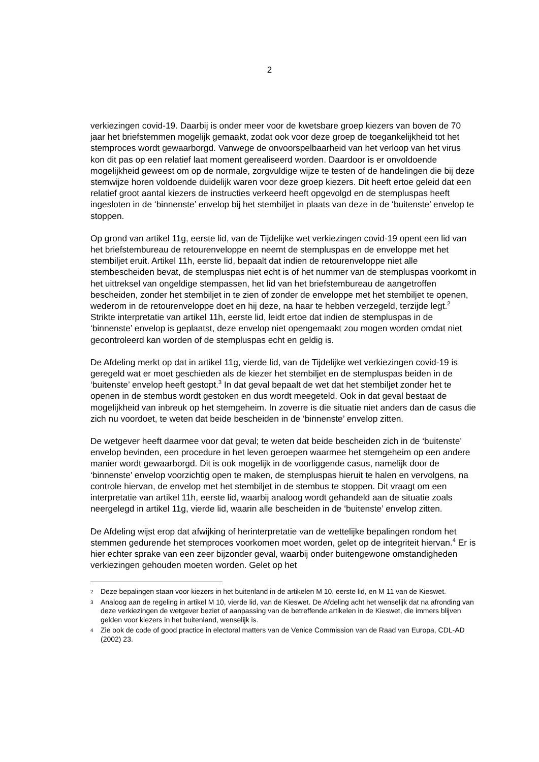2
verkiezingen covid-19. Daarbij is onder meer voor de kwetsbare groep kiezers van boven de 70 jaar het briefstemmen mogelijk gemaakt, zodat ook voor deze groep de toegankelijkheid tot het stemproces wordt gewaarborgd. Vanwege de onvoorspelbaarheid van het verloop van het virus kon dit pas op een relatief laat moment gerealiseerd worden. Daardoor is er onvoldoende mogelijkheid geweest om op de normale, zorgvuldige wijze te testen of de handelingen die bij deze stemwijze horen voldoende duidelijk waren voor deze groep kiezers. Dit heeft ertoe geleid dat een relatief groot aantal kiezers de instructies verkeerd heeft opgevolgd en de stempluspas heeft ingesloten in de ‘binnenste’ envelop bij het stembiljet in plaats van deze in de ‘buitenste’ envelop te stoppen.
Op grond van artikel 11g, eerste lid, van de Tijdelijke wet verkiezingen covid-19 opent een lid van het briefstembureau de retourenveloppe en neemt de stempluspas en de enveloppe met het stembiljet eruit. Artikel 11h, eerste lid, bepaalt dat indien de retourenveloppe niet alle stembescheiden bevat, de stempluspas niet echt is of het nummer van de stempluspas voorkomt in het uittreksel van ongeldige stempassen, het lid van het briefstembureau de aangetroffen bescheiden, zonder het stembiljet in te zien of zonder de enveloppe met het stembiljet te openen, wederom in de retourenveloppe doet en hij deze, na haar te hebben verzegeld, terzijde legt.<sup>2</sup> Strikte interpretatie van artikel 11h, eerste lid, leidt ertoe dat indien de stempluspas in de ‘binnenste’ envelop is geplaatst, deze envelop niet opengemaakt zou mogen worden omdat niet gecontroleerd kan worden of de stempluspas echt en geldig is.
De Afdeling merkt op dat in artikel 11g, vierde lid, van de Tijdelijke wet verkiezingen covid-19 is geregeld wat er moet geschieden als de kiezer het stembiljet en de stempluspas beiden in de ‘buitenste’ envelop heeft gestopt.<sup>3</sup> In dat geval bepaalt de wet dat het stembiljet zonder het te openen in de stembus wordt gestoken en dus wordt meegeteld. Ook in dat geval bestaat de mogelijkheid van inbreuk op het stemgeheim. In zoverre is die situatie niet anders dan de casus die zich nu voordoet, te weten dat beide bescheiden in de ‘binnenste’ envelop zitten.
De wetgever heeft daarmee voor dat geval; te weten dat beide bescheiden zich in de ‘buitenste’ envelop bevinden, een procedure in het leven geroepen waarmee het stemgeheim op een andere manier wordt gewaarborgd. Dit is ook mogelijk in de voorliggende casus, namelijk door de ‘binnenste’ envelop voorzichtig open te maken, de stempluspas hieruit te halen en vervolgens, na controle hiervan, de envelop met het stembiljet in de stembus te stoppen. Dit vraagt om een interpretatie van artikel 11h, eerste lid, waarbij analoog wordt gehandeld aan de situatie zoals neergelegd in artikel 11g, vierde lid, waarin alle bescheiden in de ‘buitenste’ envelop zitten.
De Afdeling wijst erop dat afwijking of herinterpretatie van de wettelijke bepalingen rondom het stemmen gedurende het stemproces voorkomen moet worden, gelet op de integriteit hiervan.<sup>4</sup> Er is hier echter sprake van een zeer bijzonder geval, waarbij onder buitengewone omstandigheden verkiezingen gehouden moeten worden. Gelet op het
2 Deze bepalingen staan voor kiezers in het buitenland in de artikelen M 10, eerste lid, en M 11 van de Kieswet.
3 Analoog aan de regeling in artikel M 10, vierde lid, van de Kieswet. De Afdeling acht het wenselijk dat na afronding van deze verkiezingen de wetgever beziet of aanpassing van de betreffende artikelen in de Kieswet, die immers blijven gelden voor kiezers in het buitenland, wenselijk is.
4 Zie ook de code of good practice in electoral matters van de Venice Commission van de Raad van Europa, CDL-AD (2002) 23.